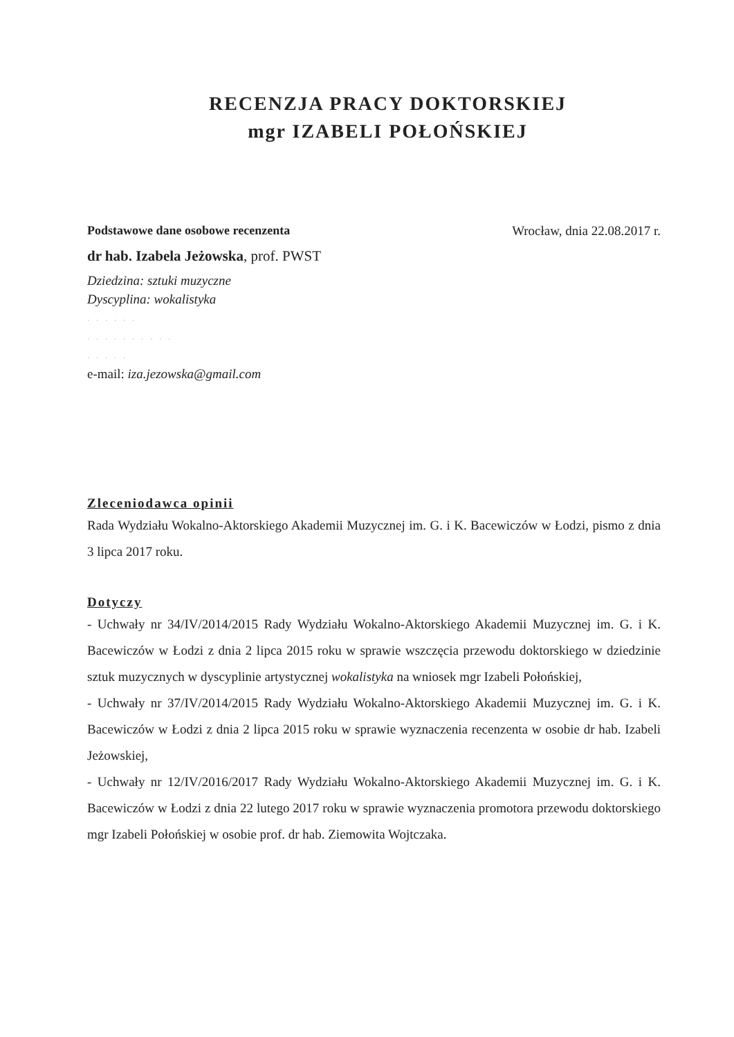RECENZJA PRACY DOKTORSKIEJ
mgr IZABELI POŁOŃSKIEJ
Podstawowe dane osobowe recenzenta
Wrocław, dnia 22.08.2017 r.
dr hab. Izabela Jeżowska, prof. PWST
Dziedzina: sztuki muzyczne
Dyscyplina: wokalistyka
. . . . . .
. . . . . . . . . .
. . . . .
e-mail: iza.jezowska@gmail.com
Zleceniodawca opinii
Rada Wydziału Wokalno-Aktorskiego Akademii Muzycznej im. G. i K. Bacewiczów w Łodzi, pismo z dnia 3 lipca 2017 roku.
Dotyczy
- Uchwały nr 34/IV/2014/2015 Rady Wydziału Wokalno-Aktorskiego Akademii Muzycznej im. G. i K. Bacewiczów w Łodzi z dnia 2 lipca 2015 roku w sprawie wszczęcia przewodu doktorskiego w dziedzinie sztuk muzycznych w dyscyplinie artystycznej wokalistyka na wniosek mgr Izabeli Połońskiej,
- Uchwały nr 37/IV/2014/2015 Rady Wydziału Wokalno-Aktorskiego Akademii Muzycznej im. G. i K. Bacewiczów w Łodzi z dnia 2 lipca 2015 roku w sprawie wyznaczenia recenzenta w osobie dr hab. Izabeli Jeżowskiej,
- Uchwały nr 12/IV/2016/2017 Rady Wydziału Wokalno-Aktorskiego Akademii Muzycznej im. G. i K. Bacewiczów w Łodzi z dnia 22 lutego 2017 roku w sprawie wyznaczenia promotora przewodu doktorskiego mgr Izabeli Połońskiej w osobie prof. dr hab. Ziemowita Wojtczaka.